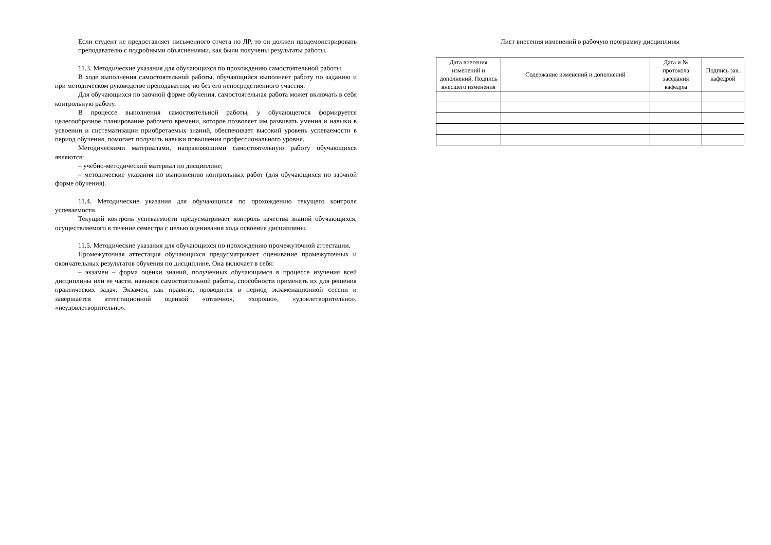Если студент не предоставляет письменного отчета по ЛР, то он должен продемонстрировать преподавателю с подробными объяснениями, как были получены результаты работы.
11.3. Методические указания для обучающихся по прохождению самостоятельной работы
В ходе выполнения самостоятельной работы, обучающийся выполняет работу по заданию и при методическом руководстве преподавателя, но без его непосредственного участия.
Для обучающихся по заочной форме обучения, самостоятельная работа может включать в себя контрольную работу.
В процессе выполнения самостоятельной работы, у обучающегося формируется целесообразное планирование рабочего времени, которое позволяет им развивать умения и навыки в усвоении и систематизации приобретаемых знаний, обеспечивает высокий уровень успеваемости в период обучения, помогает получить навыки повышения профессионального уровня.
Методическими материалами, направляющими самостоятельную работу обучающихся являются:
– учебно-методический материал по дисциплине;
– методические указания по выполнению контрольных работ (для обучающихся по заочной форме обучения).
11.4. Методические указания для обучающихся по прохождению текущего контроля успеваемости.
Текущий контроль успеваемости предусматривает контроль качества знаний обучающихся, осуществляемого в течение семестра с целью оценивания хода освоения дисциплины.
11.5. Методические указания для обучающихся по прохождению промежуточной аттестации.
Промежуточная аттестация обучающихся предусматривает оценивание промежуточных и окончательных результатов обучения по дисциплине. Она включает в себя:
– экзамен – форма оценки знаний, полученных обучающимся в процессе изучения всей дисциплины или ее части, навыков самостоятельной работы, способности применять их для решения практических задач. Экзамен, как правило, проводится в период экзаменационной сессии и завершается аттестационной оценкой «отлично», «хорошо», «удовлетворительно», «неудовлетворительно».
Лист внесения изменений в рабочую программу дисциплины
| Дата внесения изменений и дополнений. Подпись внесшего изменения | Содержание изменений и дополнений | Дата и № протокола заседания кафедры | Подпись зав. кафедрой |
| --- | --- | --- | --- |